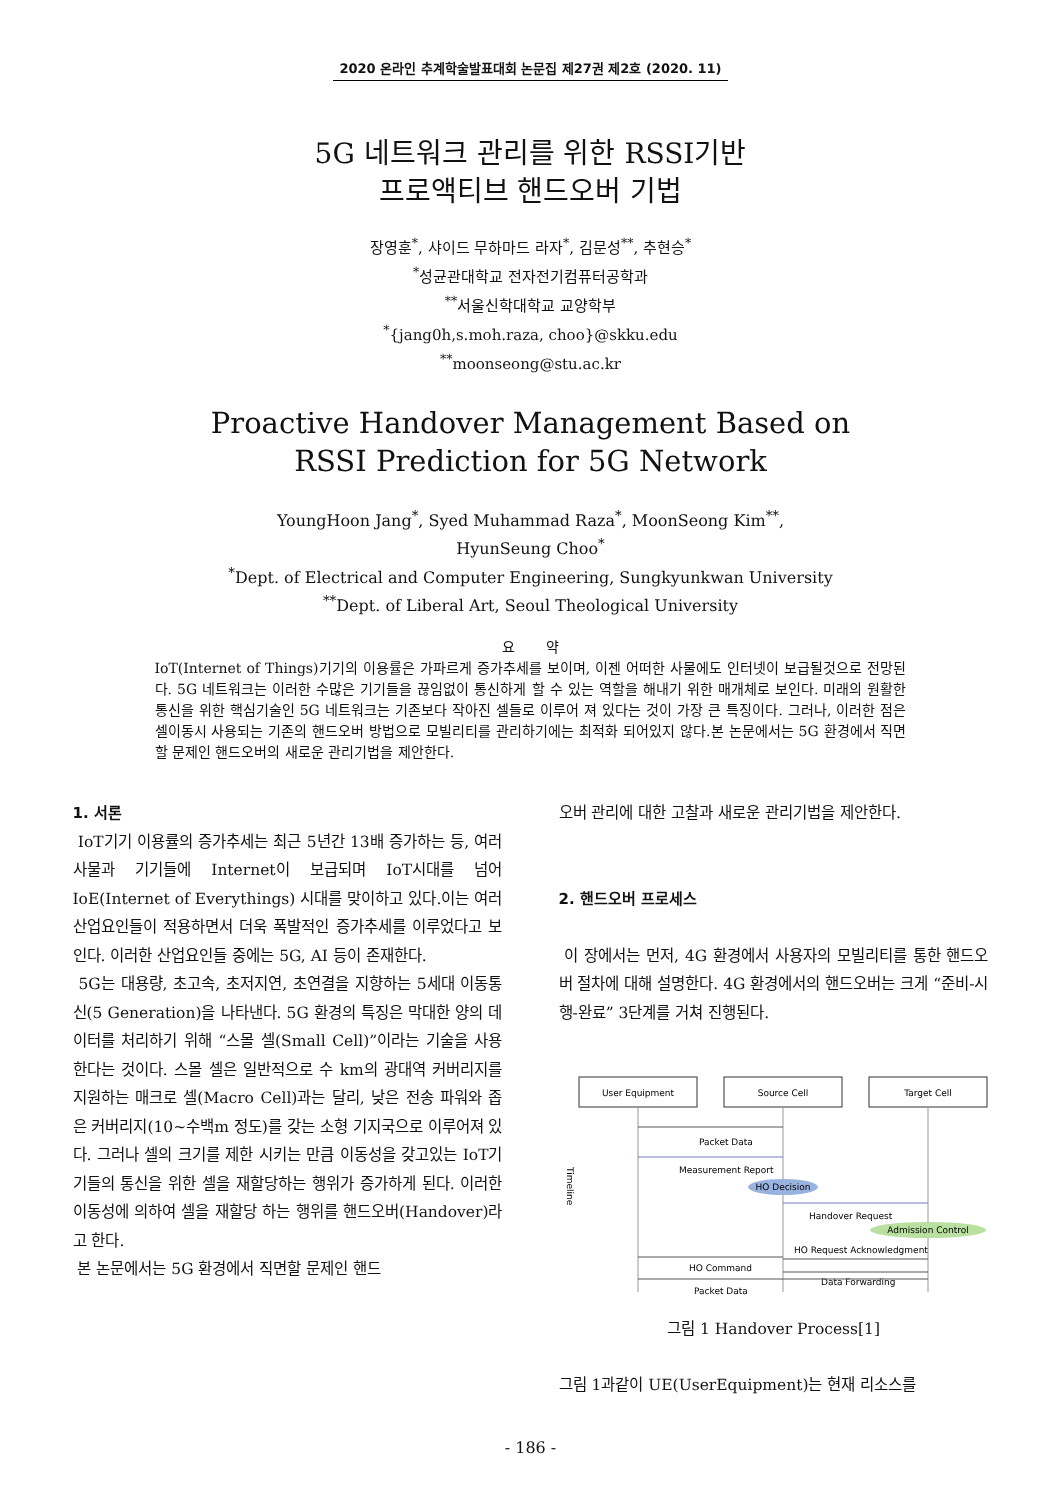2020 온라인 추계학술발표대회 논문집 제27권 제2호 (2020. 11)
5G 네트워크 관리를 위한 RSSI기반
프로액티브 핸드오버 기법
장영훈<sup>*</sup>, 샤이드 무하마드 라자<sup>*</sup>, 김문성<sup>**</sup>, 추현승<sup>*</sup>
<sup>*</sup> 성균관대학교 전자전기컴퓨터공학과
<sup>**</sup> 서울신학대학교 교양학부
<sup>*</sup>{jang0h,s.moh.raza, choo}@skku.edu
<sup>**</sup> moonseong@stu.ac.kr
Proactive Handover Management Based on
RSSI Prediction for 5G Network
YoungHoon Jang<sup>*</sup>, Syed Muhammad Raza<sup>*</sup>, MoonSeong Kim<sup>**</sup>,
HyunSeung Choo<sup>*</sup>
<sup>*</sup> Dept. of Electrical and Computer Engineering, Sungkyunkwan University
<sup>**</sup> Dept. of Liberal Art, Seoul Theological University
요 약
IoT(Internet of Things)기기의 이용률은 가파르게 증가추세를 보이며, 이젠 어떠한 사물에도 인터넷이 보급될것으로 전망된다. 5G 네트워크는 이러한 수많은 기기들을 끊임없이 통신하게 할 수 있는 역할을 해내기 위한 매개체로 보인다. 미래의 원활한 통신을 위한 핵심기술인 5G 네트워크는 기존보다 작아진 셀들로 이루어 져 있다는 것이 가장 큰 특징이다. 그러나, 이러한 점은 셀이동시 사용되는 기존의 핸드오버 방법으로 모빌리티를 관리하기에는 최적화 되어있지 않다.본 논문에서는 5G 환경에서 직면할 문제인 핸드오버의 새로운 관리기법을 제안한다.
1. 서론
IoT기기 이용률의 증가추세는 최근 5년간 13배 증가하는 등, 여러 사물과 기기들에 Internet이 보급되며 IoT시대를 넘어 IoE(Internet of Everythings) 시대를 맞이하고 있다.이는 여러 산업요인들이 적용하면서 더욱 폭발적인 증가추세를 이루었다고 보인다. 이러한 산업요인들 중에는 5G, AI 등이 존재한다.
5G는 대용량, 초고속, 초저지연, 초연결을 지향하는 5세대 이동통신(5 Generation)을 나타낸다. 5G 환경의 특징은 막대한 양의 데이터를 처리하기 위해 “스몰 셀(Small Cell)”이라는 기술을 사용한다는 것이다. 스몰 셀은 일반적으로 수 km의 광대역 커버리지를 지원하는 매크로 셀(Macro Cell)과는 달리, 낮은 전송 파워와 좁은 커버리지(10~수백m 정도)를 갖는 소형 기지국으로 이루어져 있다. 그러나 셀의 크기를 제한 시키는 만큼 이동성을 갖고있는 IoT기기들의 통신을 위한 셀을 재할당하는 행위가 증가하게 된다. 이러한 이동성에 의하여 셀을 재할당 하는 행위를 핸드오버(Handover)라고 한다.
본 논문에서는 5G 환경에서 직면할 문제인 핸드
오버 관리에 대한 고찰과 새로운 관리기법을 제안한다.
2. 핸드오버 프로세스
이 장에서는 먼저, 4G 환경에서 사용자의 모빌리티를 통한 핸드오버 절차에 대해 설명한다. 4G 환경에서의 핸드오버는 크게 “준비-시행-완료” 3단계를 거쳐 진행된다.
User Equipment
Source Cell
Target Cell
Packet Data
Measurement Report
HO Decision
Handover Request
Admission Control
HO Request Acknowledgment
HO Command
Data Forwarding
Packet Data
Timeline
그림 1 Handover Process[1]
그림 1과같이 UE(UserEquipment)는 현재 리소스를
- 186 -